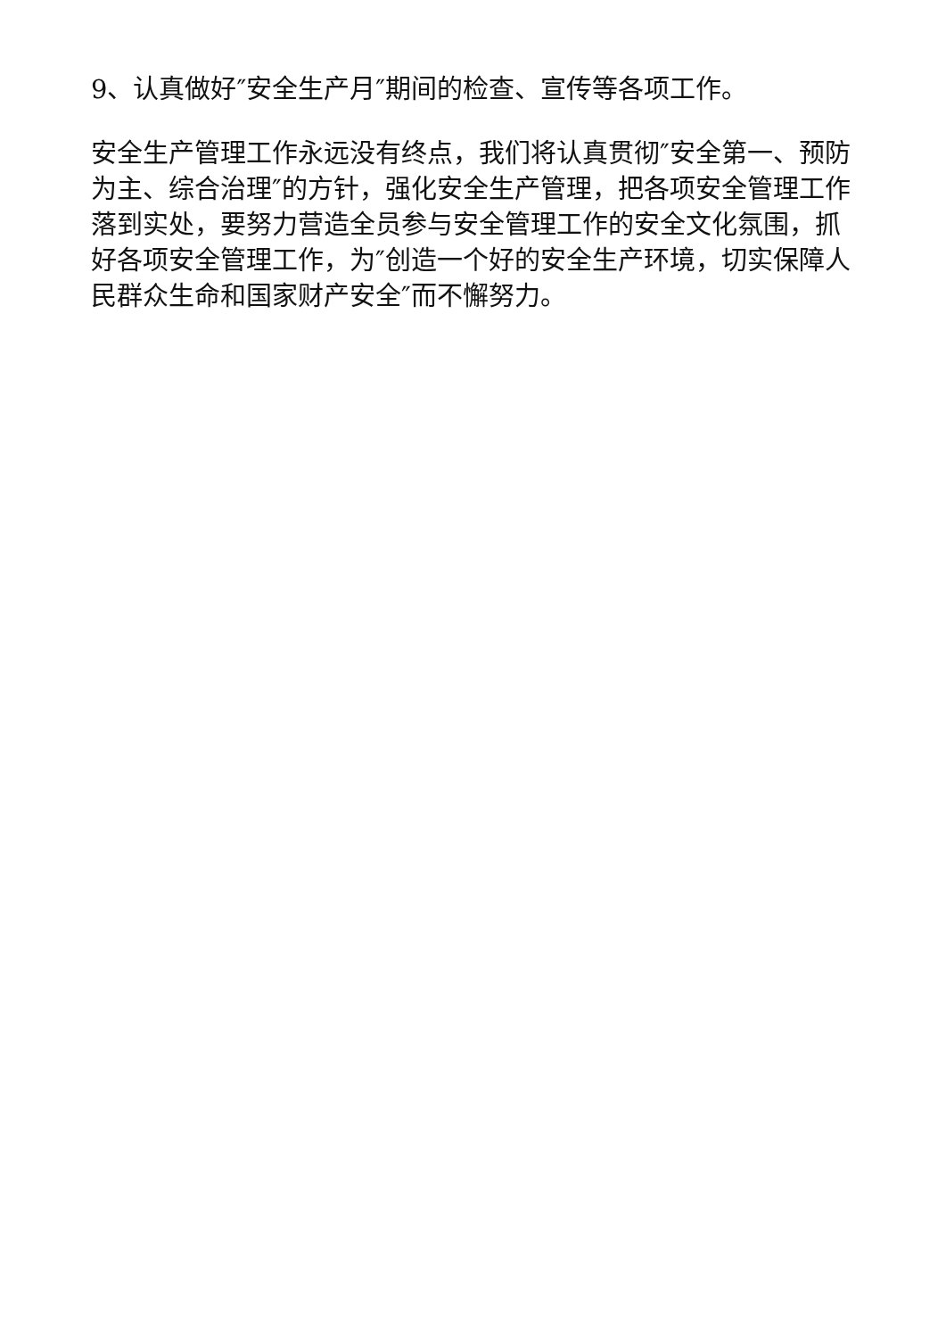9、认真做好″安全生产月″期间的检查、宣传等各项工作。
安全生产管理工作永远没有终点，我们将认真贯彻″安全第一、预防为主、综合治理″的方针，强化安全生产管理，把各项安全管理工作落到实处，要努力营造全员参与安全管理工作的安全文化氛围，抓好各项安全管理工作，为″创造一个好的安全生产环境，切实保障人民群众生命和国家财产安全″而不懈努力。